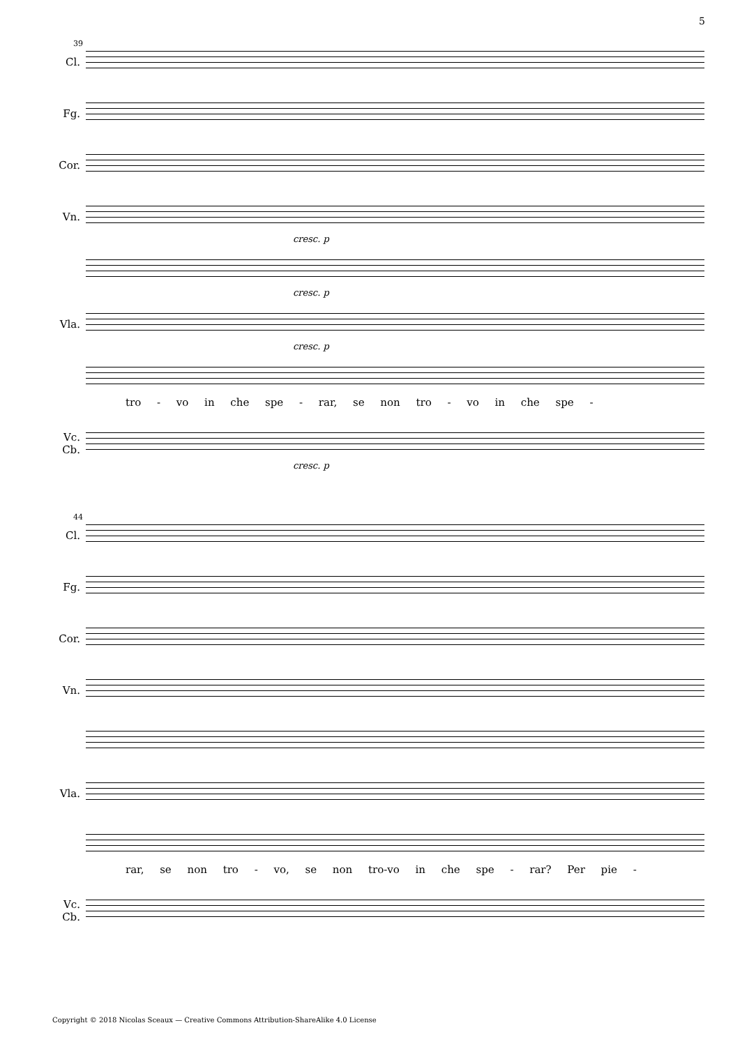5
39
Cl.
Fg.
Cor.
Vn.
cresc. p
cresc. p
Vla.
cresc. p
tro - vo in che spe - rar, se non tro - vo in che spe -
Vc.
Cb.
cresc. p
44
Cl.
Fg.
Cor.
Vn.
Vla.
rar, se non tro - vo, se non tro-vo in che spe - rar? Per pie -
Vc.
Cb.
Copyright © 2018 Nicolas Sceaux — Creative Commons Attribution-ShareAlike 4.0 License